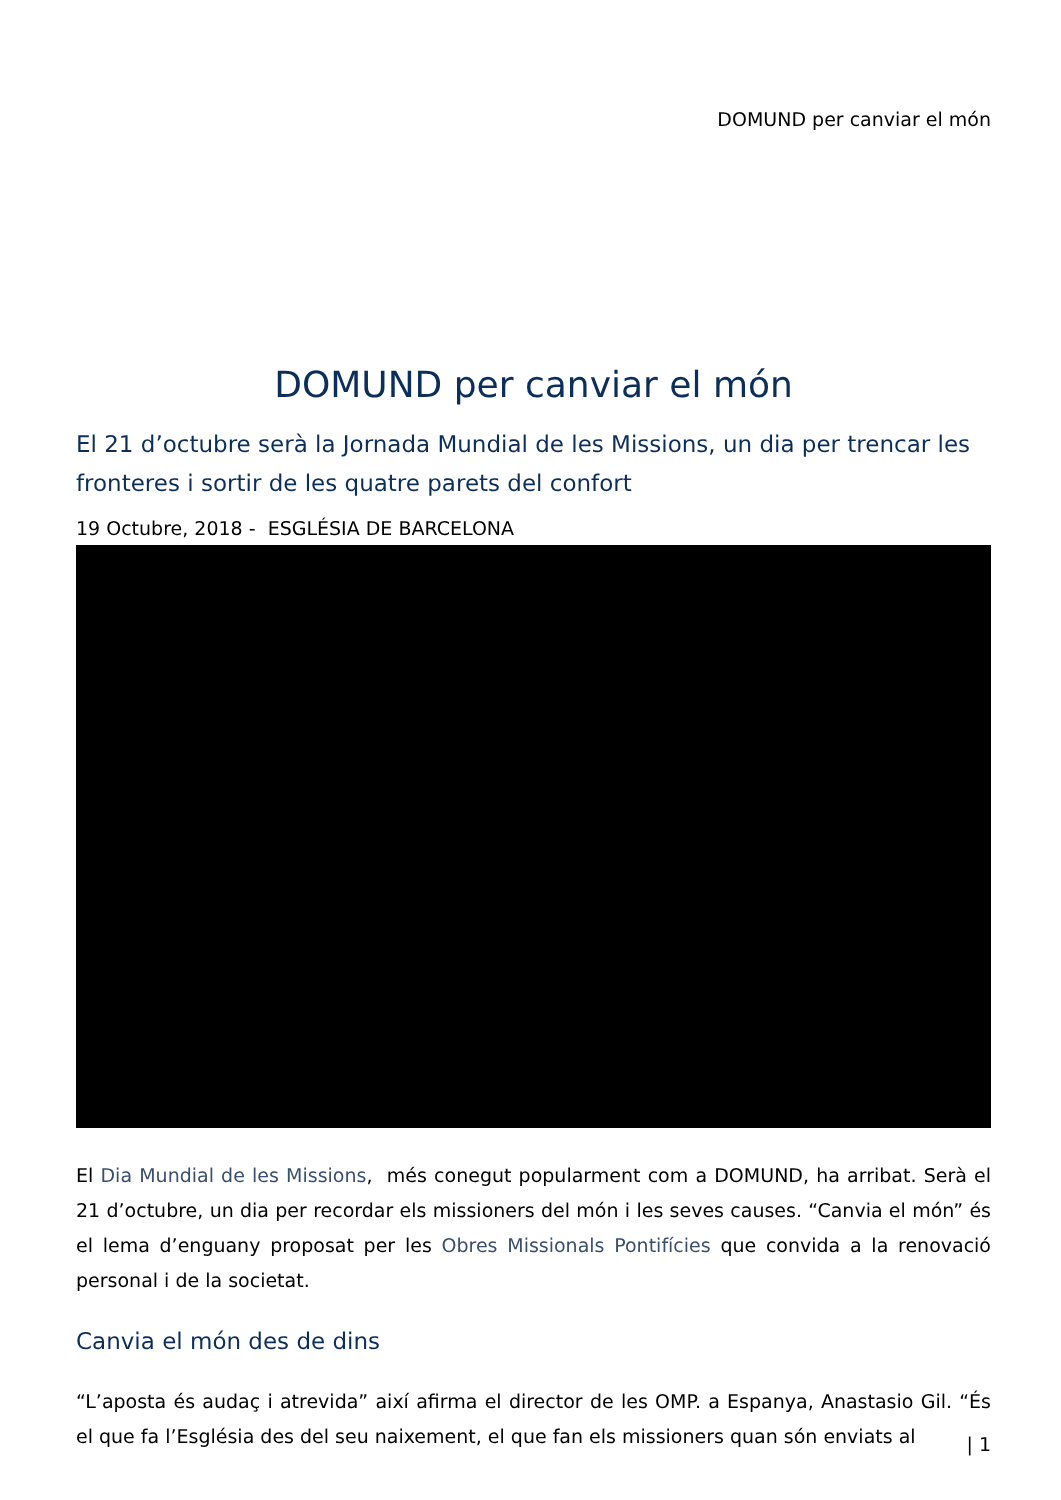DOMUND per canviar el món
DOMUND per canviar el món
El 21 d’octubre serà la Jornada Mundial de les Missions, un dia per trencar les fronteres i sortir de les quatre parets del confort
19 Octubre, 2018 - ESGLÉSIA DE BARCELONA
El Dia Mundial de les Missions, més conegut popularment com a DOMUND, ha arribat. Serà el 21 d’octubre, un dia per recordar els missioners del món i les seves causes. “Canvia el món” és el lema d’enguany proposat per les Obres Missionals Pontifícies que convida a la renovació personal i de la societat.
Canvia el món des de dins
“L’aposta és audaç i atrevida” així afirma el director de les OMP. a Espanya, Anastasio Gil. “És el que fa l’Església des del seu naixement, el que fan els missioners quan són enviats al
| 1